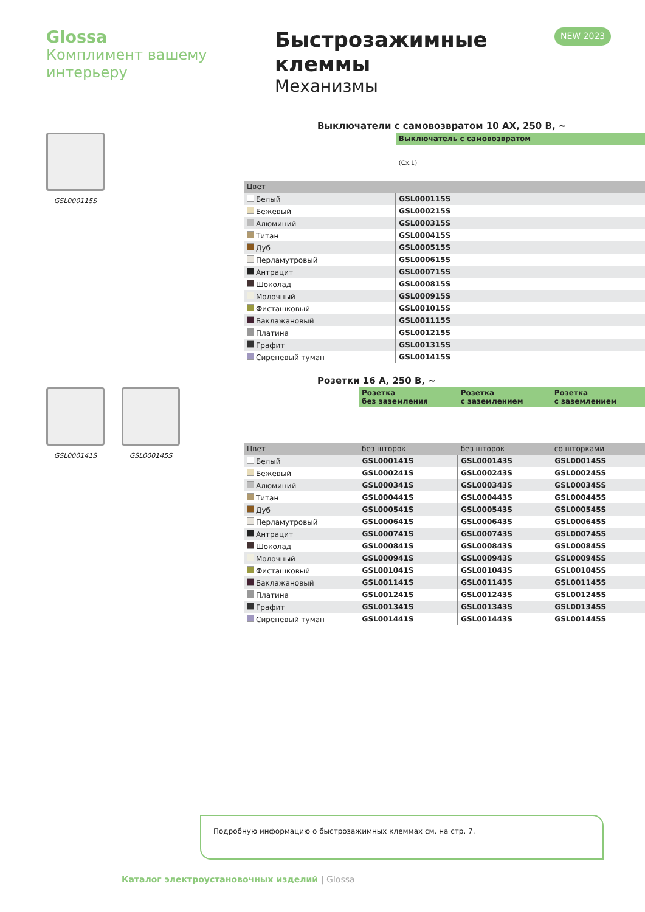Glossa
Комплимент вашему интерьеру
Быстрозажимные клеммы
Механизмы
NEW 2023
GSL000115S
Выключатели с самовозвратом 10 AX, 250 В, ~
| | Выключатель с самовозвратом |
| | (Сх.1) |
| Цвет | |
| Белый | GSL000115S |
| Бежевый | GSL000215S |
| Алюминий | GSL000315S |
| Титан | GSL000415S |
| Дуб | GSL000515S |
| Перламутровый | GSL000615S |
| Антрацит | GSL000715S |
| Шоколад | GSL000815S |
| Молочный | GSL000915S |
| Фисташковый | GSL001015S |
| Баклажановый | GSL001115S |
| Платина | GSL001215S |
| Графит | GSL001315S |
| Сиреневый туман | GSL001415S |
GSL000141S GSL000145S
Розетки 16 А, 250 В, ~
| | Розетка без заземления | Розетка с заземлением | Розетка с заземлением |
| Цвет | без шторок | без шторок | со шторками |
| Белый | GSL000141S | GSL000143S | GSL000145S |
| Бежевый | GSL000241S | GSL000243S | GSL000245S |
| Алюминий | GSL000341S | GSL000343S | GSL000345S |
| Титан | GSL000441S | GSL000443S | GSL000445S |
| Дуб | GSL000541S | GSL000543S | GSL000545S |
| Перламутровый | GSL000641S | GSL000643S | GSL000645S |
| Антрацит | GSL000741S | GSL000743S | GSL000745S |
| Шоколад | GSL000841S | GSL000843S | GSL000845S |
| Молочный | GSL000941S | GSL000943S | GSL000945S |
| Фисташковый | GSL001041S | GSL001043S | GSL001045S |
| Баклажановый | GSL001141S | GSL001143S | GSL001145S |
| Платина | GSL001241S | GSL001243S | GSL001245S |
| Графит | GSL001341S | GSL001343S | GSL001345S |
| Сиреневый туман | GSL001441S | GSL001443S | GSL001445S |
Подробную информацию о быстрозажимных клеммах см. на стр. 7.
Каталог электроустановочных изделий | Glossa